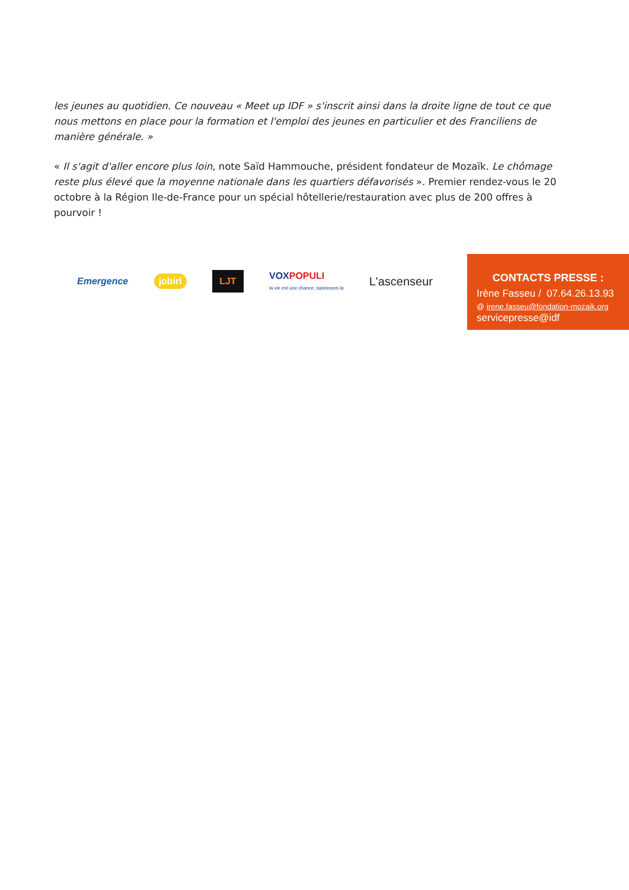les jeunes au quotidien. Ce nouveau « Meet up IDF » s'inscrit ainsi dans la droite ligne de tout ce que nous mettons en place pour la formation et l'emploi des jeunes en particulier et des Franciliens de manière générale. »
« Il s'agit d'aller encore plus loin, note Saïd Hammouche, président fondateur de Mozaïk. Le chômage reste plus élevé que la moyenne nationale dans les quartiers défavorisés ». Premier rendez-vous le 20 octobre à la Région Ile-de-France pour un spécial hôtellerie/restauration avec plus de 200 offres à pourvoir !
Emergence jobirl LJT VOXPOPULI
la vie est une chance, saisissons-la L'ascenseur
CONTACTS PRESSE :
Irène Fasseu / 07.64.26.13.93
@ irene.fasseu@fondation-mozaik.org
servicepresse@idf